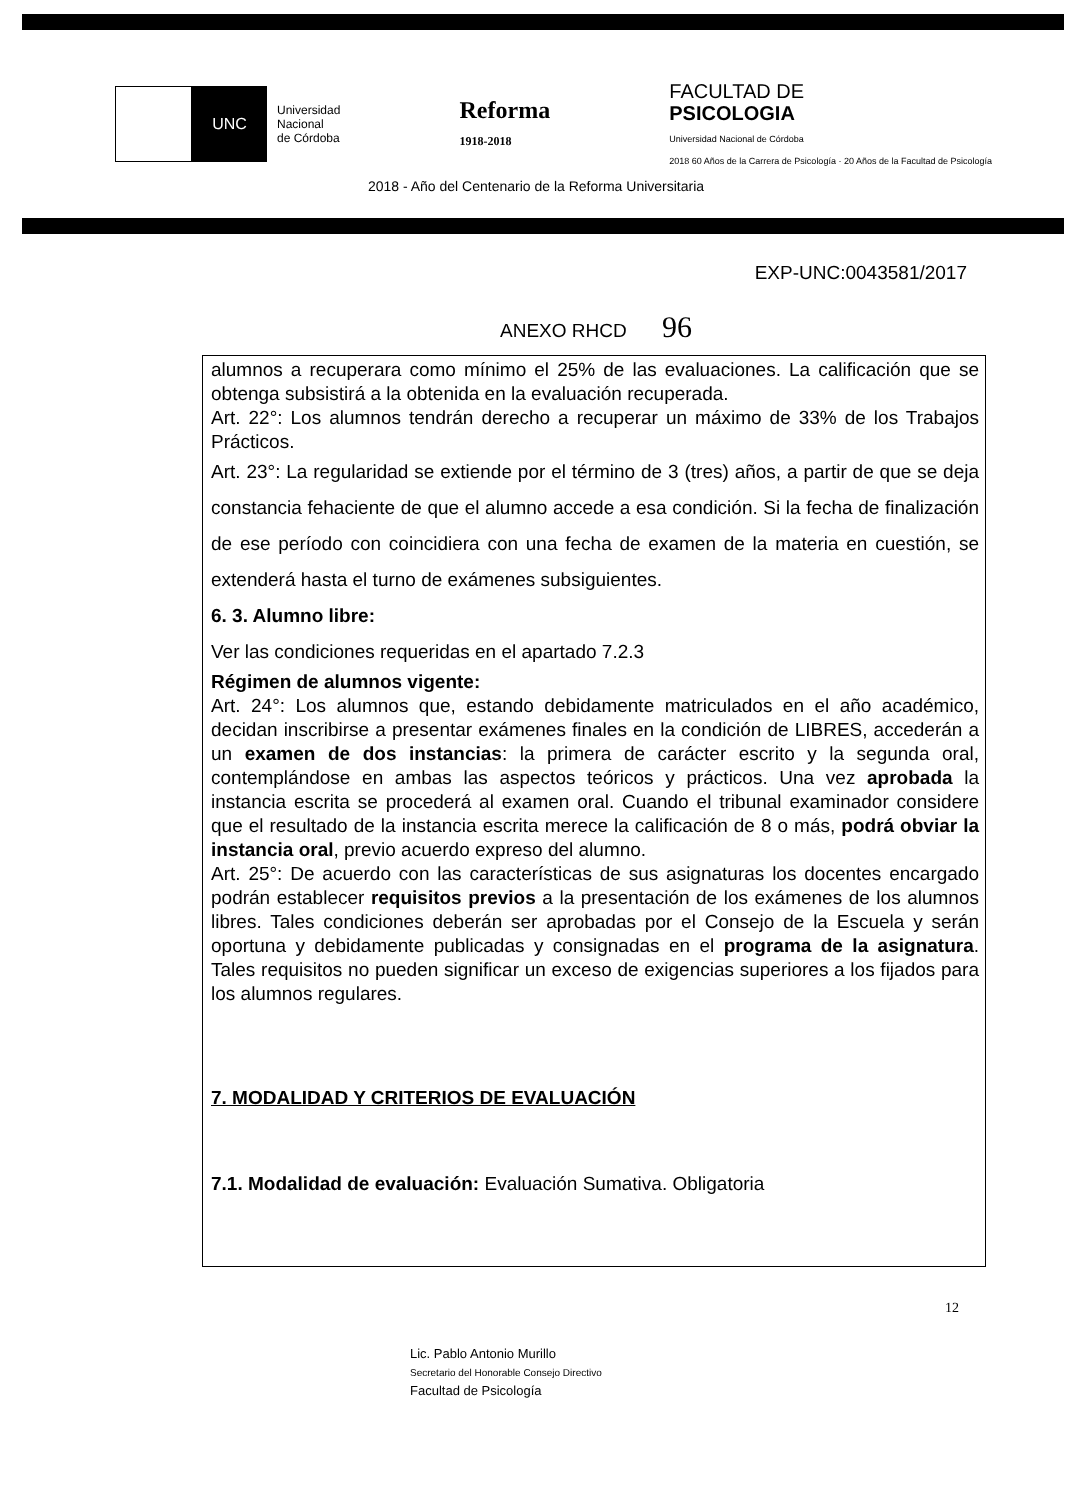UNC
Universidad
Nacional
de Córdoba
Reforma
1918-2018
FACULTAD DE
PSICOLOGIA
Universidad Nacional de Córdoba
2018 60 Años de la Carrera de Psicología · 20 Años de la Facultad de Psicología
2018 - Año del Centenario de la Reforma Universitaria
EXP-UNC:0043581/2017
ANEXO RHCD 96
alumnos a recuperara como mínimo el 25% de las evaluaciones. La calificación que se obtenga subsistirá a la obtenida en la evaluación recuperada.
Art. 22°: Los alumnos tendrán derecho a recuperar un máximo de 33% de los Trabajos Prácticos.
Art. 23°: La regularidad se extiende por el término de 3 (tres) años, a partir de que se deja constancia fehaciente de que el alumno accede a esa condición. Si la fecha de finalización de ese período con coincidiera con una fecha de examen de la materia en cuestión, se extenderá hasta el turno de exámenes subsiguientes.
6. 3. Alumno libre:
Ver las condiciones requeridas en el apartado 7.2.3
Régimen de alumnos vigente:
Art. 24°: Los alumnos que, estando debidamente matriculados en el año académico, decidan inscribirse a presentar exámenes finales en la condición de LIBRES, accederán a un examen de dos instancias: la primera de carácter escrito y la segunda oral, contemplándose en ambas las aspectos teóricos y prácticos. Una vez aprobada la instancia escrita se procederá al examen oral. Cuando el tribunal examinador considere que el resultado de la instancia escrita merece la calificación de 8 o más, podrá obviar la instancia oral, previo acuerdo expreso del alumno.
Art. 25°: De acuerdo con las características de sus asignaturas los docentes encargado podrán establecer requisitos previos a la presentación de los exámenes de los alumnos libres. Tales condiciones deberán ser aprobadas por el Consejo de la Escuela y serán oportuna y debidamente publicadas y consignadas en el programa de la asignatura. Tales requisitos no pueden significar un exceso de exigencias superiores a los fijados para los alumnos regulares.
7. MODALIDAD Y CRITERIOS DE EVALUACIÓN
7.1. Modalidad de evaluación: Evaluación Sumativa. Obligatoria
12
Lic. Pablo Antonio Murillo
Secretario del Honorable Consejo Directivo
Facultad de Psicología